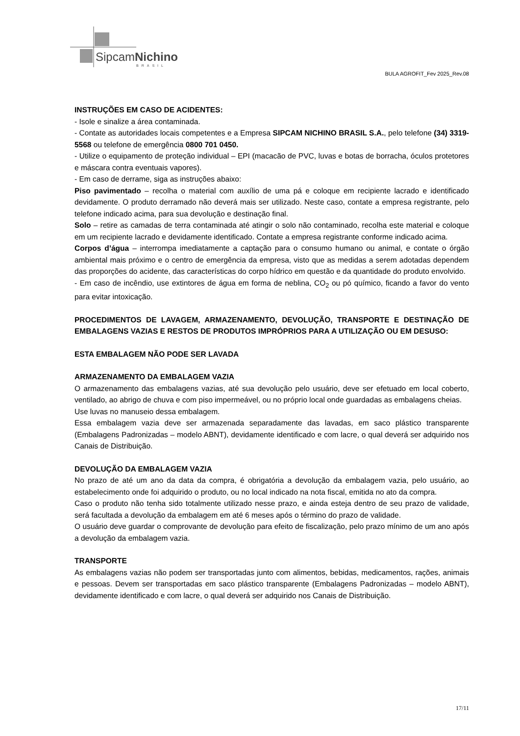SipcamNichino
BRASIL
BULA AGROFIT_Fev 2025_Rev.08
INSTRUÇÕES EM CASO DE ACIDENTES:
- Isole e sinalize a área contaminada.
- Contate as autoridades locais competentes e a Empresa SIPCAM NICHINO BRASIL S.A., pelo telefone (34) 3319-5568 ou telefone de emergência 0800 701 0450.
- Utilize o equipamento de proteção individual – EPI (macacão de PVC, luvas e botas de borracha, óculos protetores e máscara contra eventuais vapores).
- Em caso de derrame, siga as instruções abaixo:
Piso pavimentado – recolha o material com auxílio de uma pá e coloque em recipiente lacrado e identificado devidamente. O produto derramado não deverá mais ser utilizado. Neste caso, contate a empresa registrante, pelo telefone indicado acima, para sua devolução e destinação final.
Solo – retire as camadas de terra contaminada até atingir o solo não contaminado, recolha este material e coloque em um recipiente lacrado e devidamente identificado. Contate a empresa registrante conforme indicado acima.
Corpos d’água – interrompa imediatamente a captação para o consumo humano ou animal, e contate o órgão ambiental mais próximo e o centro de emergência da empresa, visto que as medidas a serem adotadas dependem das proporções do acidente, das características do corpo hídrico em questão e da quantidade do produto envolvido.
- Em caso de incêndio, use extintores de água em forma de neblina, CO<sub>2</sub> ou pó químico, ficando a favor do vento para evitar intoxicação.
PROCEDIMENTOS DE LAVAGEM, ARMAZENAMENTO, DEVOLUÇÃO, TRANSPORTE E DESTINAÇÃO DE EMBALAGENS VAZIAS E RESTOS DE PRODUTOS IMPRÓPRIOS PARA A UTILIZAÇÃO OU EM DESUSO:
ESTA EMBALAGEM NÃO PODE SER LAVADA
ARMAZENAMENTO DA EMBALAGEM VAZIA
O armazenamento das embalagens vazias, até sua devolução pelo usuário, deve ser efetuado em local coberto, ventilado, ao abrigo de chuva e com piso impermeável, ou no próprio local onde guardadas as embalagens cheias.
Use luvas no manuseio dessa embalagem.
Essa embalagem vazia deve ser armazenada separadamente das lavadas, em saco plástico transparente (Embalagens Padronizadas – modelo ABNT), devidamente identificado e com lacre, o qual deverá ser adquirido nos Canais de Distribuição.
DEVOLUÇÃO DA EMBALAGEM VAZIA
No prazo de até um ano da data da compra, é obrigatória a devolução da embalagem vazia, pelo usuário, ao estabelecimento onde foi adquirido o produto, ou no local indicado na nota fiscal, emitida no ato da compra.
Caso o produto não tenha sido totalmente utilizado nesse prazo, e ainda esteja dentro de seu prazo de validade, será facultada a devolução da embalagem em até 6 meses após o término do prazo de validade.
O usuário deve guardar o comprovante de devolução para efeito de fiscalização, pelo prazo mínimo de um ano após a devolução da embalagem vazia.
TRANSPORTE
As embalagens vazias não podem ser transportadas junto com alimentos, bebidas, medicamentos, rações, animais e pessoas. Devem ser transportadas em saco plástico transparente (Embalagens Padronizadas – modelo ABNT), devidamente identificado e com lacre, o qual deverá ser adquirido nos Canais de Distribuição.
17/11